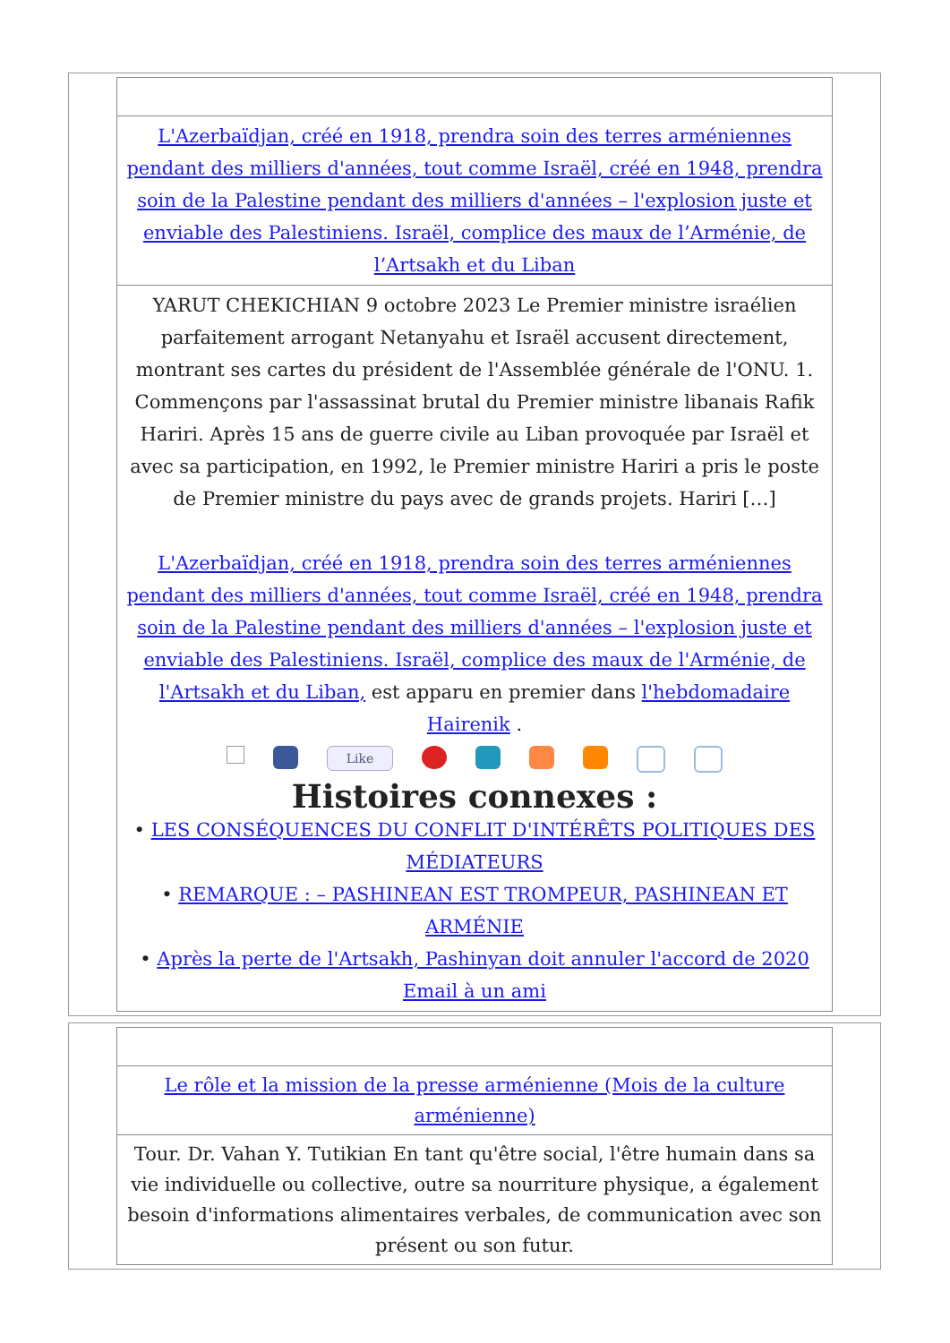L'Azerbaïdjan, créé en 1918, prendra soin des terres arméniennes pendant des milliers d'années, tout comme Israël, créé en 1948, prendra soin de la Palestine pendant des milliers d'années – l'explosion juste et enviable des Palestiniens. Israël, complice des maux de l’Arménie, de l’Artsakh et du Liban
YARUT CHEKICHIAN 9 octobre 2023 Le Premier ministre israélien parfaitement arrogant Netanyahu et Israël accusent directement, montrant ses cartes du président de l'Assemblée générale de l'ONU. 1. Commençons par l'assassinat brutal du Premier ministre libanais Rafik Hariri. Après 15 ans de guerre civile au Liban provoquée par Israël et avec sa participation, en 1992, le Premier ministre Hariri a pris le poste de Premier ministre du pays avec de grands projets. Hariri […]
L'Azerbaïdjan, créé en 1918, prendra soin des terres arméniennes pendant des milliers d'années, tout comme Israël, créé en 1948, prendra soin de la Palestine pendant des milliers d'années – l'explosion juste et enviable des Palestiniens. Israël, complice des maux de l'Arménie, de l'Artsakh et du Liban, est apparu en premier dans l'hebdomadaire Hairenik .
Like
Histoires connexes :
• LES CONSÉQUENCES DU CONFLIT D'INTÉRÊTS POLITIQUES DES MÉDIATEURS
• REMARQUE : – PASHINEAN EST TROMPEUR, PASHINEAN ET ARMÉNIE
• Après la perte de l'Artsakh, Pashinyan doit annuler l'accord de 2020
Email à un ami
Le rôle et la mission de la presse arménienne (Mois de la culture arménienne)
Tour. Dr. Vahan Y. Tutikian En tant qu'être social, l'être humain dans sa vie individuelle ou collective, outre sa nourriture physique, a également besoin d'informations alimentaires verbales, de communication avec son présent ou son futur.